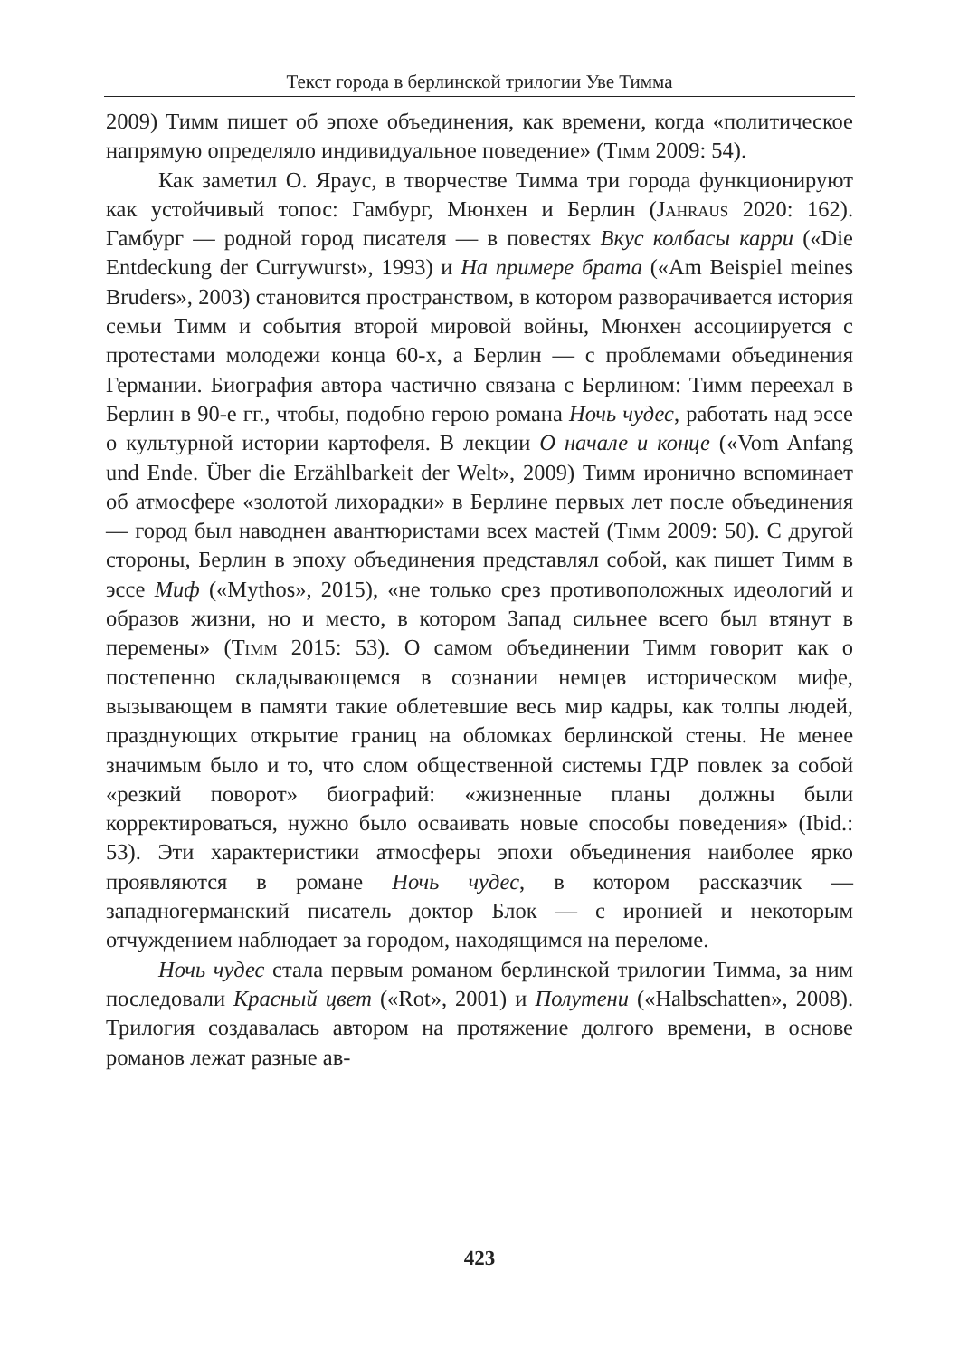Текст города в берлинской трилогии Уве Тимма
2009) Тимм пишет об эпохе объединения, как времени, когда «политическое напрямую определяло индивидуальное поведение» (Timm 2009: 54).
Как заметил О. Яраус, в творчестве Тимма три города функционируют как устойчивый топос: Гамбург, Мюнхен и Берлин (Jahraus 2020: 162). Гамбург — родной город писателя — в повестях Вкус колбасы карри («Die Entdeckung der Currywurst», 1993) и На примере брата («Am Beispiel meines Bruders», 2003) становится пространством, в котором разворачивается история семьи Тимм и события второй мировой войны, Мюнхен ассоциируется с протестами молодежи конца 60-х, а Берлин — с проблемами объединения Германии. Биография автора частично связана с Берлином: Тимм переехал в Берлин в 90-е гг., чтобы, подобно герою романа Ночь чудес, работать над эссе о культурной истории картофеля. В лекции О начале и конце («Vom Anfang und Ende. Über die Erzählbarkeit der Welt», 2009) Тимм иронично вспоминает об атмосфере «золотой лихорадки» в Берлине первых лет после объединения — город был наводнен авантюристами всех мастей (Timm 2009: 50). С другой стороны, Берлин в эпоху объединения представлял собой, как пишет Тимм в эссе Миф («Mythos», 2015), «не только срез противоположных идеологий и образов жизни, но и место, в котором Запад сильнее всего был втянут в перемены» (Timm 2015: 53). О самом объединении Тимм говорит как о постепенно складывающемся в сознании немцев историческом мифе, вызывающем в памяти такие облетевшие весь мир кадры, как толпы людей, празднующих открытие границ на обломках берлинской стены. Не менее значимым было и то, что слом общественной системы ГДР повлек за собой «резкий поворот» биографий: «жизненные планы должны были корректироваться, нужно было осваивать новые способы поведения» (Ibid.: 53). Эти характеристики атмосферы эпохи объединения наиболее ярко проявляются в романе Ночь чудес, в котором рассказчик — западногерманский писатель доктор Блок — с иронией и некоторым отчуждением наблюдает за городом, находящимся на переломе.
Ночь чудес стала первым романом берлинской трилогии Тимма, за ним последовали Красный цвет («Rot», 2001) и Полутени («Halbschatten», 2008). Трилогия создавалась автором на протяжение долгого времени, в основе романов лежат разные ав-
423